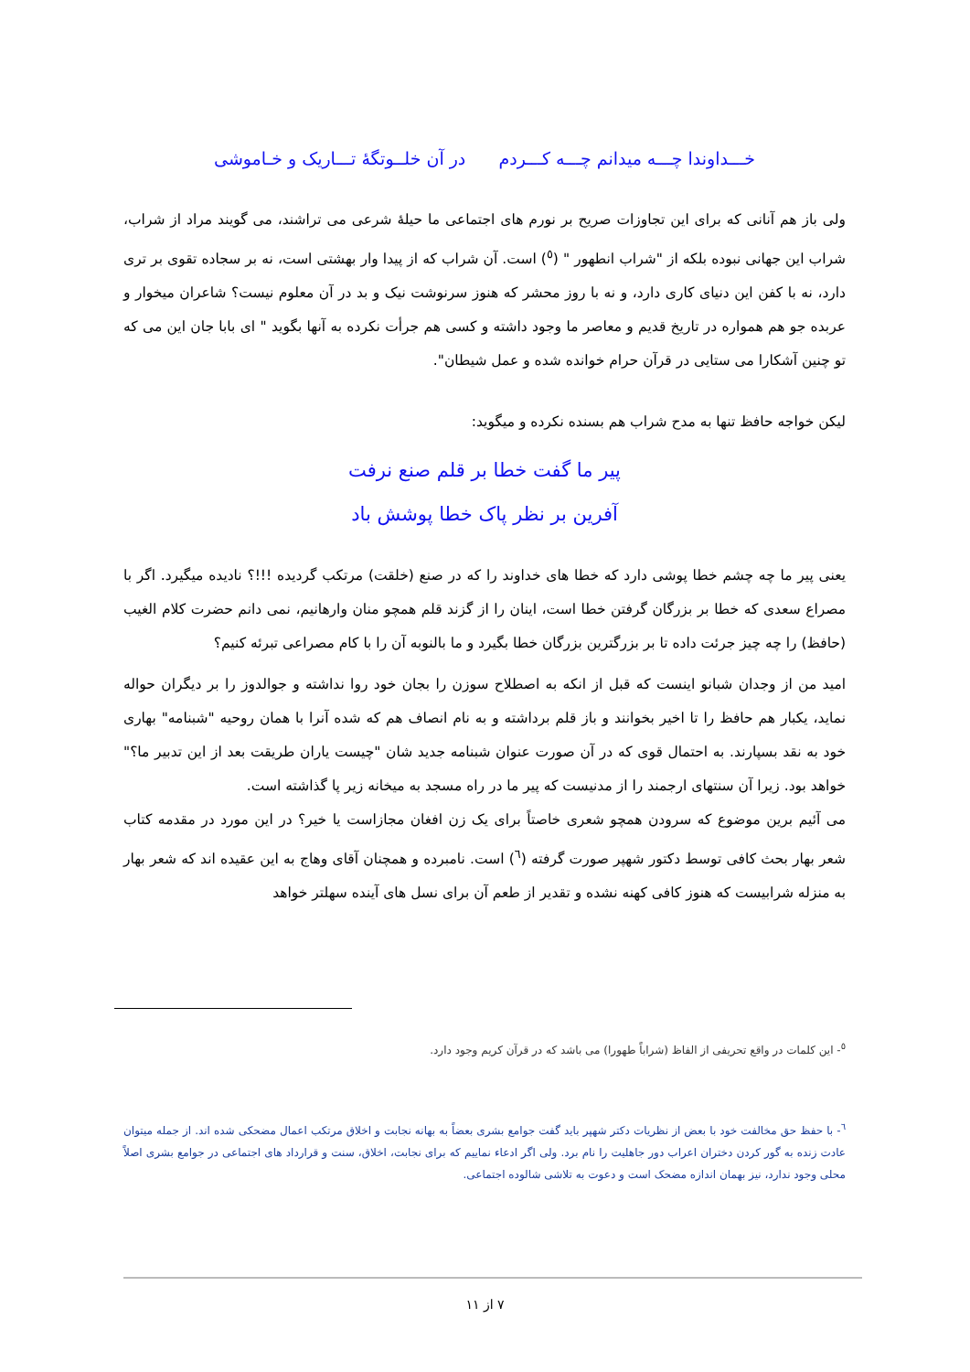خـــداوندا چـــه میدانم چـــه کـــردم در آن خلــوتگهٔ تـــاریک و خـاموشی
ولی باز هم آنانی که برای این تجاوزات صریح بر نورم های اجتماعی ما حیلهٔ شرعی می تراشند، می گویند مراد از شراب، شراب این جهانی نبوده بلکه از "شراب انطهور " (<sup>٥</sup>) است. آن شراب که از پیدا وار بهشتی است، نه بر سجاده تقوی بر تری دارد، نه با کفن این دنیای کاری دارد، و نه با روز محشر که هنوز سرنوشت نیک و بد در آن معلوم نیست؟ شاعران میخوار و عربده جو هم همواره در تاریخ قدیم و معاصر ما وجود داشته و کسی هم جرأت نکرده به آنها بگوید " ای بابا جان این می که تو چنین آشکارا می ستایی در قرآن حرام خوانده شده و عمل شیطان".
لیکن خواجه حافظ تنها به مدح شراب هم بسنده نکرده و میگوید:
پیر ما گفت خطا بر قلم صنع نرفت
آفرین بر نظر پاک خطا پوشش باد
یعنی پیر ما چه چشم خطا پوشی دارد که خطا های خداوند را که در صنع (خلقت) مرتکب گردیده !!!؟ نادیده میگیرد. اگر با مصراع سعدی که خطا بر بزرگان گرفتن خطا است، اینان را از گزند قلم همچو منان وارهانیم، نمی دانم حضرت کلام الغیب (حافظ) را چه چیز جرئت داده تا بر بزرگترین بزرگان خطا بگیرد و ما بالنوبه آن را با کام مصراعی تبرئه کنیم؟
امید من از وجدان شبانو اینست که قبل از انکه به اصطلاح سوزن را بجان خود روا نداشته و جوالدوز را بر دیگران حواله نماید، یکبار هم حافظ را تا اخیر بخوانند و باز قلم برداشته و به نام انصاف هم که شده آنرا با همان روحیه "شبنامه" بهاری خود به نقد بسپارند. به احتمال قوی که در آن صورت عنوان شبنامه جدید شان "چیست یاران طریقت بعد از این تدبیر ما؟" خواهد بود. زیرا آن سنتهای ارجمند را از مدنیست که پیر ما در راه مسجد به میخانه زیر پا گذاشته است.
می آئیم برین موضوع که سرودن همچو شعری خاصتاً برای یک زن افغان مجازاست یا خیر؟ در این مورد در مقدمه کتاب شعر بهار بحث کافی توسط دکتور شهپر صورت گرفته (<sup>٦</sup>) است. نامبرده و همچنان آقای وهاج به این عقیده اند که شعر بهار به منزله شرابیست که هنوز کافی کهنه نشده و تقدیر از طعم آن برای نسل های آینده سهلتر خواهد
<sup>٥</sup>- این کلمات در واقع تحریفی از الفاظ (شراباً طهورا) می باشد که در قرآن کریم وجود دارد.
<sup>٦</sup>- با حفظ حق مخالفت خود با بعض از نظریات دکتر شهپر باید گفت جوامع بشری بعضاً به بهانه نجابت و اخلاق مرتکب اعمال مضحکی شده اند. از جمله میتوان عادت زنده به گور کردن دختران اعراب دور جاهلیت را نام برد. ولی اگر ادعاء نماییم که برای نجابت، اخلاق، سنت و قرارداد های اجتماعی در جوامع بشری اصلاً محلی وجود ندارد، نیز بهمان اندازه مضحک است و دعوت به تلاشی شالوده اجتماعی.
۷ از ۱۱